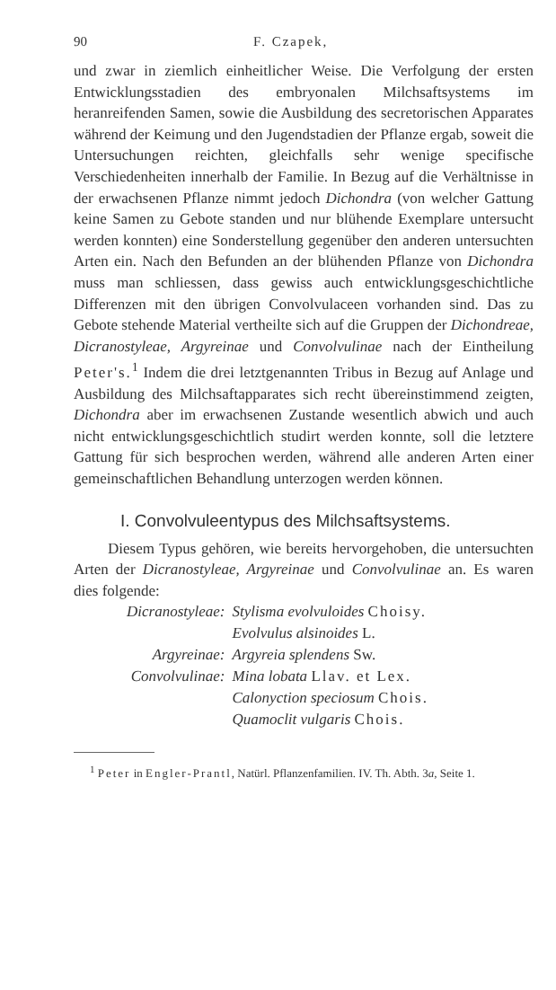90 F. Czapek,
und zwar in ziemlich einheitlicher Weise. Die Verfolgung der ersten Entwicklungsstadien des embryonalen Milchsaftsystems im heranreifenden Samen, sowie die Ausbildung des secretorischen Apparates während der Keimung und den Jugendstadien der Pflanze ergab, soweit die Untersuchungen reichten, gleichfalls sehr wenige specifische Verschiedenheiten innerhalb der Familie. In Bezug auf die Verhältnisse in der erwachsenen Pflanze nimmt jedoch Dichondra (von welcher Gattung keine Samen zu Gebote standen und nur blühende Exemplare untersucht werden konnten) eine Sonderstellung gegenüber den anderen untersuchten Arten ein. Nach den Befunden an der blühenden Pflanze von Dichondra muss man schliessen, dass gewiss auch entwicklungsgeschichtliche Differenzen mit den übrigen Convolvulaceen vorhanden sind. Das zu Gebote stehende Material vertheilte sich auf die Gruppen der Dichondreae, Dicranostyleae, Argyreinae und Convolvulinae nach der Eintheilung Peter's.<sup>1</sup> Indem die drei letztgenannten Tribus in Bezug auf Anlage und Ausbildung des Milchsaftapparates sich recht übereinstimmend zeigten, Dichondra aber im erwachsenen Zustande wesentlich abwich und auch nicht entwicklungsgeschichtlich studirt werden konnte, soll die letztere Gattung für sich besprochen werden, während alle anderen Arten einer gemeinschaftlichen Behandlung unterzogen werden können.
I. Convolvuleentypus des Milchsaftsystems.
Diesem Typus gehören, wie bereits hervorgehoben, die untersuchten Arten der Dicranostyleae, Argyreinae und Convolvulinae an. Es waren dies folgende:
| Dicranostyleae: | Stylisma evolvuloides Choisy. |
| | Evolvulus alsinoides L. |
| Argyreinae: | Argyreia splendens Sw. |
| Convolvulinae: | Mina lobata Llav. et Lex. |
| | Calonyction speciosum Chois. |
| | Quamoclit vulgaris Chois. |
<sup>1</sup> Peter in Engler-Prantl, Natürl. Pflanzenfamilien. IV. Th. Abth. 3a, Seite 1.